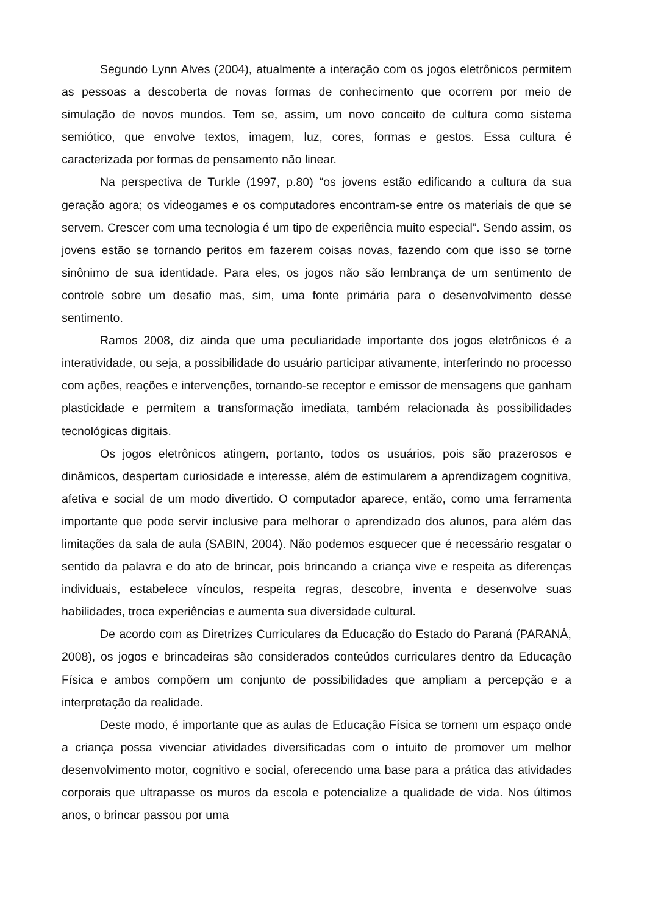Segundo Lynn Alves (2004), atualmente a interação com os jogos eletrônicos permitem as pessoas a descoberta de novas formas de conhecimento que ocorrem por meio de simulação de novos mundos. Tem se, assim, um novo conceito de cultura como sistema semiótico, que envolve textos, imagem, luz, cores, formas e gestos. Essa cultura é caracterizada por formas de pensamento não linear.
Na perspectiva de Turkle (1997, p.80) “os jovens estão edificando a cultura da sua geração agora; os videogames e os computadores encontram-se entre os materiais de que se servem. Crescer com uma tecnologia é um tipo de experiência muito especial”. Sendo assim, os jovens estão se tornando peritos em fazerem coisas novas, fazendo com que isso se torne sinônimo de sua identidade. Para eles, os jogos não são lembrança de um sentimento de controle sobre um desafio mas, sim, uma fonte primária para o desenvolvimento desse sentimento.
Ramos 2008, diz ainda que uma peculiaridade importante dos jogos eletrônicos é a interatividade, ou seja, a possibilidade do usuário participar ativamente, interferindo no processo com ações, reações e intervenções, tornando-se receptor e emissor de mensagens que ganham plasticidade e permitem a transformação imediata, também relacionada às possibilidades tecnológicas digitais.
Os jogos eletrônicos atingem, portanto, todos os usuários, pois são prazerosos e dinâmicos, despertam curiosidade e interesse, além de estimularem a aprendizagem cognitiva, afetiva e social de um modo divertido. O computador aparece, então, como uma ferramenta importante que pode servir inclusive para melhorar o aprendizado dos alunos, para além das limitações da sala de aula (SABIN, 2004). Não podemos esquecer que é necessário resgatar o sentido da palavra e do ato de brincar, pois brincando a criança vive e respeita as diferenças individuais, estabelece vínculos, respeita regras, descobre, inventa e desenvolve suas habilidades, troca experiências e aumenta sua diversidade cultural.
De acordo com as Diretrizes Curriculares da Educação do Estado do Paraná (PARANÁ, 2008), os jogos e brincadeiras são considerados conteúdos curriculares dentro da Educação Física e ambos compõem um conjunto de possibilidades que ampliam a percepção e a interpretação da realidade.
Deste modo, é importante que as aulas de Educação Física se tornem um espaço onde a criança possa vivenciar atividades diversificadas com o intuito de promover um melhor desenvolvimento motor, cognitivo e social, oferecendo uma base para a prática das atividades corporais que ultrapasse os muros da escola e potencialize a qualidade de vida. Nos últimos anos, o brincar passou por uma